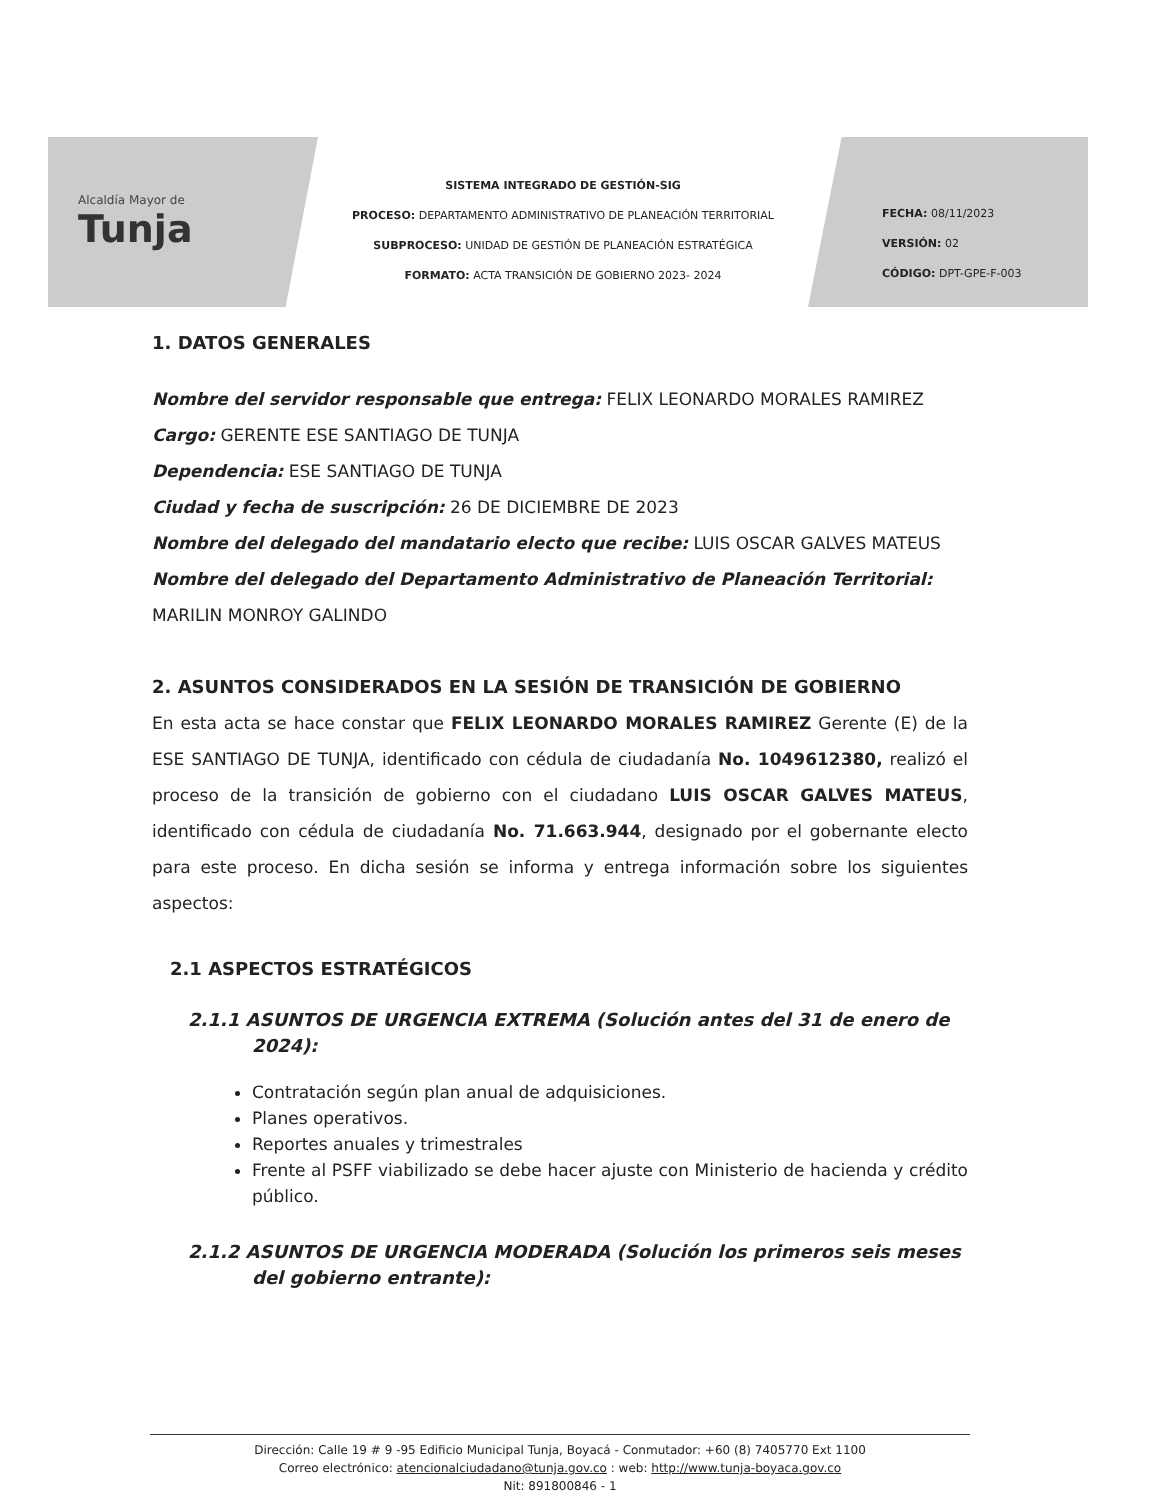Alcaldía Mayor de
Tunja
SISTEMA INTEGRADO DE GESTIÓN-SIG
PROCESO: DEPARTAMENTO ADMINISTRATIVO DE PLANEACIÓN TERRITORIAL
SUBPROCESO: UNIDAD DE GESTIÓN DE PLANEACIÓN ESTRATÉGICA
FORMATO: ACTA TRANSICIÓN DE GOBIERNO 2023- 2024
FECHA: 08/11/2023
VERSIÓN: 02
CÓDIGO: DPT-GPE-F-003
1. DATOS GENERALES
Nombre del servidor responsable que entrega: FELIX LEONARDO MORALES RAMIREZ
Cargo: GERENTE ESE SANTIAGO DE TUNJA
Dependencia: ESE SANTIAGO DE TUNJA
Ciudad y fecha de suscripción: 26 DE DICIEMBRE DE 2023
Nombre del delegado del mandatario electo que recibe: LUIS OSCAR GALVES MATEUS
Nombre del delegado del Departamento Administrativo de Planeación Territorial: MARILIN MONROY GALINDO
2. ASUNTOS CONSIDERADOS EN LA SESIÓN DE TRANSICIÓN DE GOBIERNO
En esta acta se hace constar que FELIX LEONARDO MORALES RAMIREZ Gerente (E) de la ESE SANTIAGO DE TUNJA, identificado con cédula de ciudadanía No. 1049612380, realizó el proceso de la transición de gobierno con el ciudadano LUIS OSCAR GALVES MATEUS, identificado con cédula de ciudadanía No. 71.663.944, designado por el gobernante electo para este proceso. En dicha sesión se informa y entrega información sobre los siguientes aspectos:
2.1 ASPECTOS ESTRATÉGICOS
2.1.1 ASUNTOS DE URGENCIA EXTREMA (Solución antes del 31 de enero de 2024):
Contratación según plan anual de adquisiciones.
Planes operativos.
Reportes anuales y trimestrales
Frente al PSFF viabilizado se debe hacer ajuste con Ministerio de hacienda y crédito público.
2.1.2 ASUNTOS DE URGENCIA MODERADA (Solución los primeros seis meses del gobierno entrante):
Dirección: Calle 19 # 9 -95 Edificio Municipal Tunja, Boyacá - Conmutador: +60 (8) 7405770 Ext 1100
Correo electrónico: atencionalciudadano@tunja.gov.co : web: http://www.tunja-boyaca.gov.co
Nit: 891800846 - 1